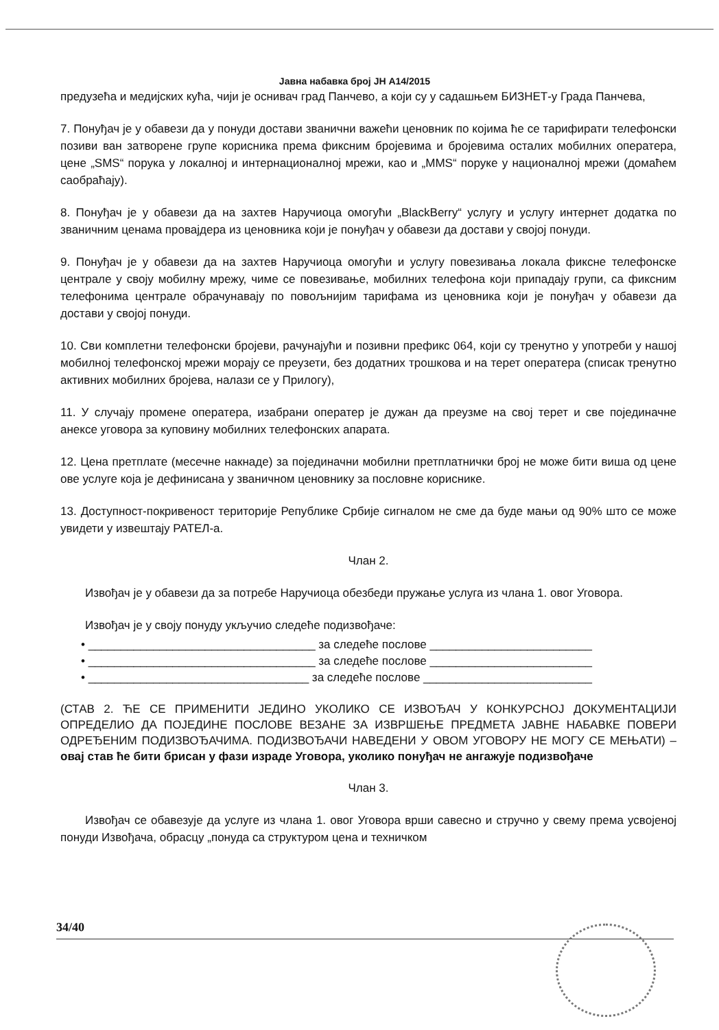Јавна набавка број ЈН А14/2015
предузећа и медијских кућа, чији је оснивач град Панчево, а који су у садашњем БИЗНЕТ-у Града Панчева,
7. Понуђач је у обавези да у понуди достави званични важећи ценовник по којима ће се тарифирати телефонски позиви ван затворене групе корисника према фиксним бројевима и бројевима осталих мобилних оператера, цене „SMS“ порука у локалној и интернационалној мрежи, као и „MMS“ поруке у националној мрежи (домаћем саобраћају).
8. Понуђач је у обавези да на захтев Наручиоца омогући „BlackBerry“ услугу и услугу интернет додатка по званичним ценама провајдера из ценовника који је понуђач у обавези да достави у својој понуди.
9. Понуђач је у обавези да на захтев Наручиоца омогући и услугу повезивања локала фиксне телефонске централе у своју мобилну мрежу, чиме се повезивање, мобилних телефона који припадају групи, са фиксним телефонима централе обрачунавају по повољнијим тарифама из ценовника који је понуђач у обавези да достави у својој понуди.
10. Сви комплетни телефонски бројеви, рачунајући и позивни префикс 064, који су тренутно у употреби у нашој мобилној телефонској мрежи морају се преузети, без додатних трошкова и на терет оператера (списак тренутно активних мобилних бројева, налази се у Прилогу),
11. У случају промене оператера, изабрани оператер је дужан да преузме на свој терет и све појединачне анексе уговора за куповину мобилних телефонских апарата.
12. Цена претплате (месечне накнаде) за појединачни мобилни претплатнички број не може бити виша од цене ове услуге која је дефинисана у званичном ценовнику за пословне кориснике.
13. Доступност-покривеност територије Републике Србије сигналом не сме да буде мањи од 90% што се може увидети у извештају РАТЕЛ-а.
Члан 2.
Извођач је у обавези да за потребе Наручиоца обезбеди пружање услуга из члана 1. овог Уговора.
Извођач је у своју понуду укључио следеће подизвођаче:
• ___________________________________ за следеће послове _________________________
• ___________________________________ за следеће послове _________________________
• __________________________________ за следеће послове __________________________
(СТАВ 2. ЋЕ СЕ ПРИМЕНИТИ ЈЕДИНО УКОЛИКО СЕ ИЗВОЂАЧ У КОНКУРСНОЈ ДОКУМЕНТАЦИЈИ ОПРЕДЕЛИО ДА ПОЈЕДИНЕ ПОСЛОВЕ ВЕЗАНЕ ЗА ИЗВРШЕЊЕ ПРЕДМЕТА ЈАВНЕ НАБАВКЕ ПОВЕРИ ОДРЕЂЕНИМ ПОДИЗВОЂАЧИМА. ПОДИЗВОЂАЧИ НАВЕДЕНИ У ОВОМ УГОВОРУ НЕ МОГУ СЕ МЕЊАТИ) – овај став ће бити брисан у фази израде Уговора, уколико понуђач не ангажује подизвођаче
Члан 3.
Извођач се обавезује да услуге из члана 1. овог Уговора врши савесно и стручно у свему према усвојеној понуди Извођача, обрасцу „понуда са структуром цена и техничком
34/40